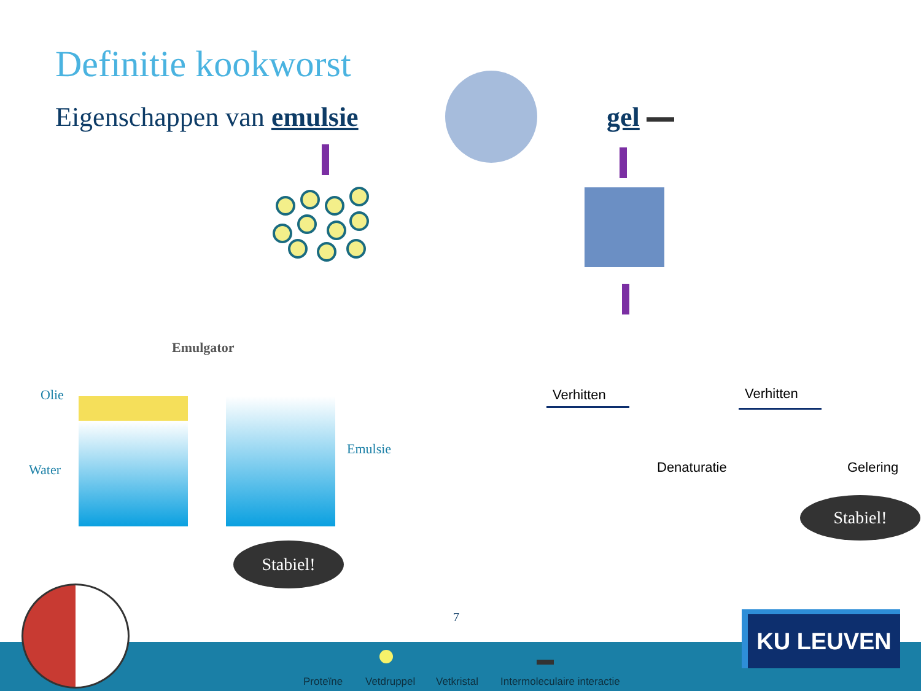Definitie kookworst
Eigenschappen van emulsie gel
Emulgator
Olie
Water
Emulsie
Stabiel!
Stabiel!
Verhitten Verhitten
Denaturatie Gelering
7
Proteïne Vetdruppel Vetkristal Intermoleculaire interactie
KU LEUVEN